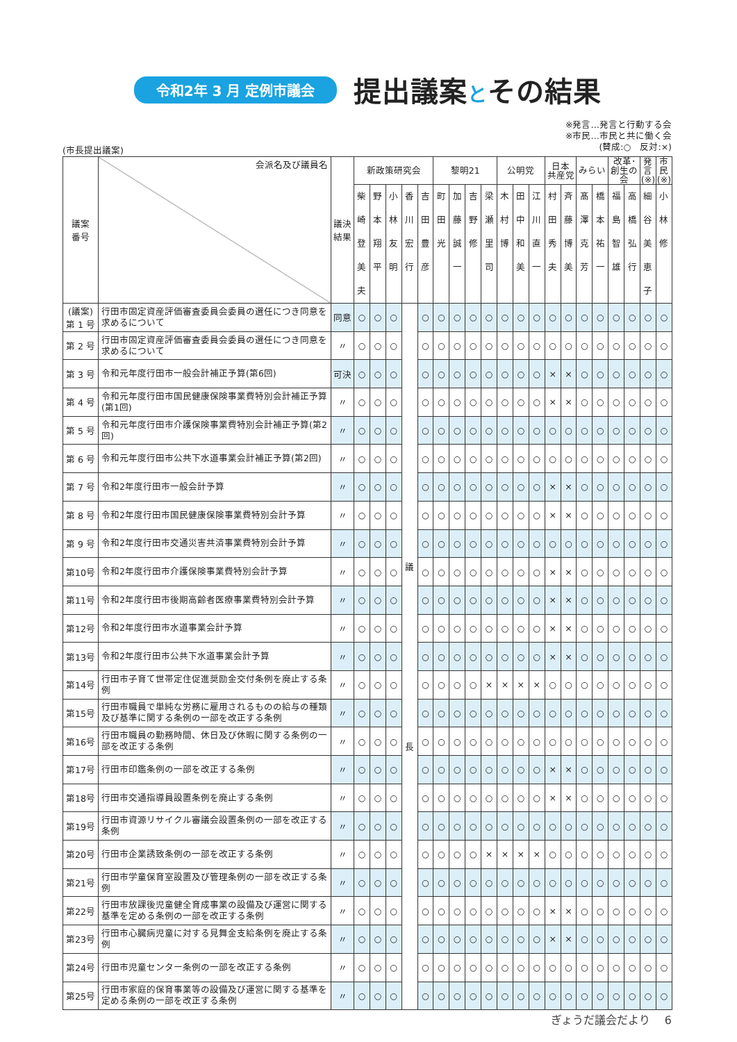令和2年 3 月 定例市議会
提出議案とその結果
※発言…発言と行動する会
※市民…市民と共に働く会
(賛成:○　反対:×)
(市長提出議案)
| 議案 番号 | 会派名及び議員名 | 議決 結果 | 新政策研究会 | | | | | 黎明21 | | | | 公明党 | | | 日本 共産党 | | みらい | | 改革･ 創生の会 | | 発言 (※) | 市民 (※) |
| --- | --- | --- | --- | --- | --- | --- | --- | --- | --- | --- | --- | --- | --- | --- | --- | --- | --- | --- | --- | --- | --- | --- |
| | | | 柴 崎 登 美 夫 | 野 本 翔 平 | 小 林 友 明 | 香 川 宏 行 | 吉 田 豊 彦 | 町 田 光 | 加 藤 誠 一 | 吉 野 修 | 梁 瀬 里 司 | 木 村 博 | 田 中 和 美 | 江 川 直 一 | 村 田 秀 夫 | 斉 藤 博 美 | 髙 澤 克 芳 | 橋 本 祐 一 | 福 島 智 雄 | 高 橋 弘 行 | 細 谷 美 恵 子 | 小 林 修 |
| (議案) 第 1 号 | 行田市固定資産評価審査委員会委員の選任につき同意を求めるについて | 同意 | ○ | ○ | ○ | 議 長 | ○ | ○ | ○ | ○ | ○ | ○ | ○ | ○ | ○ | ○ | ○ | ○ | ○ | ○ | ○ | ○ |
| 第 2 号 | 行田市固定資産評価審査委員会委員の選任につき同意を求めるについて | 〃 | ○ | ○ | ○ | | ○ | ○ | ○ | ○ | ○ | ○ | ○ | ○ | ○ | ○ | ○ | ○ | ○ | ○ | ○ | ○ |
| 第 3 号 | 令和元年度行田市一般会計補正予算(第6回) | 可決 | ○ | ○ | ○ | | ○ | ○ | ○ | ○ | ○ | ○ | ○ | ○ | × | × | ○ | ○ | ○ | ○ | ○ | ○ |
| 第 4 号 | 令和元年度行田市国民健康保険事業費特別会計補正予算(第1回) | 〃 | ○ | ○ | ○ | | ○ | ○ | ○ | ○ | ○ | ○ | ○ | ○ | × | × | ○ | ○ | ○ | ○ | ○ | ○ |
| 第 5 号 | 令和元年度行田市介護保険事業費特別会計補正予算(第2回) | 〃 | ○ | ○ | ○ | | ○ | ○ | ○ | ○ | ○ | ○ | ○ | ○ | ○ | ○ | ○ | ○ | ○ | ○ | ○ | ○ |
| 第 6 号 | 令和元年度行田市公共下水道事業会計補正予算(第2回) | 〃 | ○ | ○ | ○ | | ○ | ○ | ○ | ○ | ○ | ○ | ○ | ○ | ○ | ○ | ○ | ○ | ○ | ○ | ○ | ○ |
| 第 7 号 | 令和2年度行田市一般会計予算 | 〃 | ○ | ○ | ○ | | ○ | ○ | ○ | ○ | ○ | ○ | ○ | ○ | × | × | ○ | ○ | ○ | ○ | ○ | ○ |
| 第 8 号 | 令和2年度行田市国民健康保険事業費特別会計予算 | 〃 | ○ | ○ | ○ | | ○ | ○ | ○ | ○ | ○ | ○ | ○ | ○ | × | × | ○ | ○ | ○ | ○ | ○ | ○ |
| 第 9 号 | 令和2年度行田市交通災害共済事業費特別会計予算 | 〃 | ○ | ○ | ○ | | ○ | ○ | ○ | ○ | ○ | ○ | ○ | ○ | ○ | ○ | ○ | ○ | ○ | ○ | ○ | ○ |
| 第10号 | 令和2年度行田市介護保険事業費特別会計予算 | 〃 | ○ | ○ | ○ | | ○ | ○ | ○ | ○ | ○ | ○ | ○ | ○ | × | × | ○ | ○ | ○ | ○ | ○ | ○ |
| 第11号 | 令和2年度行田市後期高齢者医療事業費特別会計予算 | 〃 | ○ | ○ | ○ | | ○ | ○ | ○ | ○ | ○ | ○ | ○ | ○ | × | × | ○ | ○ | ○ | ○ | ○ | ○ |
| 第12号 | 令和2年度行田市水道事業会計予算 | 〃 | ○ | ○ | ○ | | ○ | ○ | ○ | ○ | ○ | ○ | ○ | ○ | × | × | ○ | ○ | ○ | ○ | ○ | ○ |
| 第13号 | 令和2年度行田市公共下水道事業会計予算 | 〃 | ○ | ○ | ○ | | ○ | ○ | ○ | ○ | ○ | ○ | ○ | ○ | × | × | ○ | ○ | ○ | ○ | ○ | ○ |
| 第14号 | 行田市子育て世帯定住促進奨励金交付条例を廃止する条例 | 〃 | ○ | ○ | ○ | | ○ | ○ | ○ | ○ | × | × | × | × | ○ | ○ | ○ | ○ | ○ | ○ | ○ | ○ |
| 第15号 | 行田市職員で単純な労務に雇用されるものの給与の種類及び基準に関する条例の一部を改正する条例 | 〃 | ○ | ○ | ○ | | ○ | ○ | ○ | ○ | ○ | ○ | ○ | ○ | ○ | ○ | ○ | ○ | ○ | ○ | ○ | ○ |
| 第16号 | 行田市職員の勤務時間、休日及び休暇に関する条例の一部を改正する条例 | 〃 | ○ | ○ | ○ | | ○ | ○ | ○ | ○ | ○ | ○ | ○ | ○ | ○ | ○ | ○ | ○ | ○ | ○ | ○ | ○ |
| 第17号 | 行田市印鑑条例の一部を改正する条例 | 〃 | ○ | ○ | ○ | | ○ | ○ | ○ | ○ | ○ | ○ | ○ | ○ | × | × | ○ | ○ | ○ | ○ | ○ | ○ |
| 第18号 | 行田市交通指導員設置条例を廃止する条例 | 〃 | ○ | ○ | ○ | | ○ | ○ | ○ | ○ | ○ | ○ | ○ | ○ | × | × | ○ | ○ | ○ | ○ | ○ | ○ |
| 第19号 | 行田市資源リサイクル審議会設置条例の一部を改正する条例 | 〃 | ○ | ○ | ○ | | ○ | ○ | ○ | ○ | ○ | ○ | ○ | ○ | ○ | ○ | ○ | ○ | ○ | ○ | ○ | ○ |
| 第20号 | 行田市企業誘致条例の一部を改正する条例 | 〃 | ○ | ○ | ○ | | ○ | ○ | ○ | ○ | × | × | × | × | ○ | ○ | ○ | ○ | ○ | ○ | ○ | ○ |
| 第21号 | 行田市学童保育室設置及び管理条例の一部を改正する条例 | 〃 | ○ | ○ | ○ | | ○ | ○ | ○ | ○ | ○ | ○ | ○ | ○ | ○ | ○ | ○ | ○ | ○ | ○ | ○ | ○ |
| 第22号 | 行田市放課後児童健全育成事業の設備及び運営に関する基準を定める条例の一部を改正する条例 | 〃 | ○ | ○ | ○ | | ○ | ○ | ○ | ○ | ○ | ○ | ○ | ○ | × | × | ○ | ○ | ○ | ○ | ○ | ○ |
| 第23号 | 行田市心臓病児童に対する見舞金支給条例を廃止する条例 | 〃 | ○ | ○ | ○ | | ○ | ○ | ○ | ○ | ○ | ○ | ○ | ○ | × | × | ○ | ○ | ○ | ○ | ○ | ○ |
| 第24号 | 行田市児童センター条例の一部を改正する条例 | 〃 | ○ | ○ | ○ | | ○ | ○ | ○ | ○ | ○ | ○ | ○ | ○ | ○ | ○ | ○ | ○ | ○ | ○ | ○ | ○ |
| 第25号 | 行田市家庭的保育事業等の設備及び運営に関する基準を定める条例の一部を改正する条例 | 〃 | ○ | ○ | ○ | | ○ | ○ | ○ | ○ | ○ | ○ | ○ | ○ | ○ | ○ | ○ | ○ | ○ | ○ | ○ | ○ |
ぎょうだ議会だより　 6